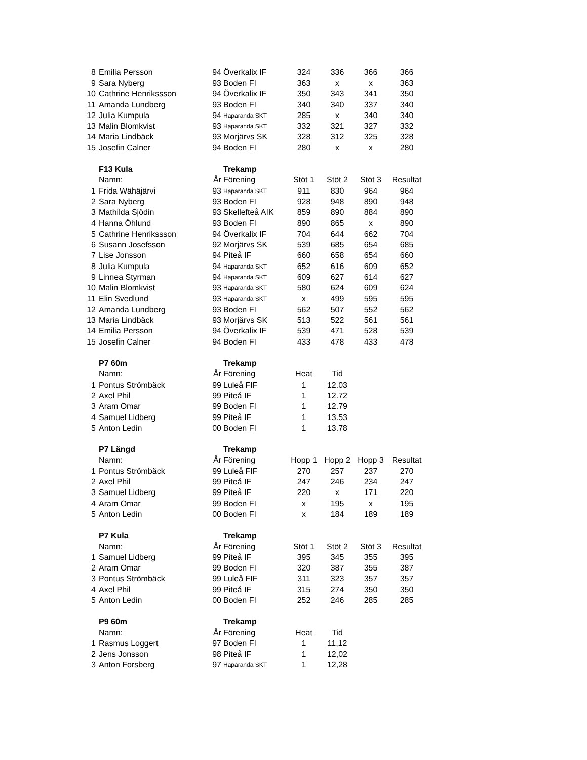| 8 | Emilia Persson | 94 | Överkalix IF | 324 | 336 | 366 | 366 |
| 9 | Sara Nyberg | 93 | Boden FI | 363 | x | x | 363 |
| 10 | Cathrine Henrikssson | 94 | Överkalix IF | 350 | 343 | 341 | 350 |
| 11 | Amanda Lundberg | 93 | Boden FI | 340 | 340 | 337 | 340 |
| 12 | Julia Kumpula | 94 | Haparanda SKT | 285 | x | 340 | 340 |
| 13 | Malin Blomkvist | 93 | Haparanda SKT | 332 | 321 | 327 | 332 |
| 14 | Maria Lindbäck | 93 | Morjärvs SK | 328 | 312 | 325 | 328 |
| 15 | Josefin Calner | 94 | Boden FI | 280 | x | x | 280 |
| | F13 Kula | | Trekamp | | | | |
| | Namn: | År | Förening | Stöt 1 | Stöt 2 | Stöt 3 | Resultat |
| 1 | Frida Wähäjärvi | 93 | Haparanda SKT | 911 | 830 | 964 | 964 |
| 2 | Sara Nyberg | 93 | Boden FI | 928 | 948 | 890 | 948 |
| 3 | Mathilda Sjödin | 93 | Skellefteå AIK | 859 | 890 | 884 | 890 |
| 4 | Hanna Öhlund | 93 | Boden FI | 890 | 865 | x | 890 |
| 5 | Cathrine Henrikssson | 94 | Överkalix IF | 704 | 644 | 662 | 704 |
| 6 | Susann Josefsson | 92 | Morjärvs SK | 539 | 685 | 654 | 685 |
| 7 | Lise Jonsson | 94 | Piteå IF | 660 | 658 | 654 | 660 |
| 8 | Julia Kumpula | 94 | Haparanda SKT | 652 | 616 | 609 | 652 |
| 9 | Linnea Styrman | 94 | Haparanda SKT | 609 | 627 | 614 | 627 |
| 10 | Malin Blomkvist | 93 | Haparanda SKT | 580 | 624 | 609 | 624 |
| 11 | Elin Svedlund | 93 | Haparanda SKT | x | 499 | 595 | 595 |
| 12 | Amanda Lundberg | 93 | Boden FI | 562 | 507 | 552 | 562 |
| 13 | Maria Lindbäck | 93 | Morjärvs SK | 513 | 522 | 561 | 561 |
| 14 | Emilia Persson | 94 | Överkalix IF | 539 | 471 | 528 | 539 |
| 15 | Josefin Calner | 94 | Boden FI | 433 | 478 | 433 | 478 |
| | P7 60m | | Trekamp | | | | |
| | Namn: | År | Förening | Heat | Tid | | |
| 1 | Pontus Strömbäck | 99 | Luleå FIF | 1 | 12.03 | | |
| 2 | Axel Phil | 99 | Piteå IF | 1 | 12.72 | | |
| 3 | Aram Omar | 99 | Boden FI | 1 | 12.79 | | |
| 4 | Samuel Lidberg | 99 | Piteå IF | 1 | 13.53 | | |
| 5 | Anton Ledin | 00 | Boden FI | 1 | 13.78 | | |
| | P7 Längd | | Trekamp | | | | |
| | Namn: | År | Förening | Hopp 1 | Hopp 2 | Hopp 3 | Resultat |
| 1 | Pontus Strömbäck | 99 | Luleå FIF | 270 | 257 | 237 | 270 |
| 2 | Axel Phil | 99 | Piteå IF | 247 | 246 | 234 | 247 |
| 3 | Samuel Lidberg | 99 | Piteå IF | 220 | x | 171 | 220 |
| 4 | Aram Omar | 99 | Boden FI | x | 195 | x | 195 |
| 5 | Anton Ledin | 00 | Boden FI | x | 184 | 189 | 189 |
| | P7 Kula | | Trekamp | | | | |
| | Namn: | År | Förening | Stöt 1 | Stöt 2 | Stöt 3 | Resultat |
| 1 | Samuel Lidberg | 99 | Piteå IF | 395 | 345 | 355 | 395 |
| 2 | Aram Omar | 99 | Boden FI | 320 | 387 | 355 | 387 |
| 3 | Pontus Strömbäck | 99 | Luleå FIF | 311 | 323 | 357 | 357 |
| 4 | Axel Phil | 99 | Piteå IF | 315 | 274 | 350 | 350 |
| 5 | Anton Ledin | 00 | Boden FI | 252 | 246 | 285 | 285 |
| | P9 60m | | Trekamp | | | | |
| | Namn: | År | Förening | Heat | Tid | | |
| 1 | Rasmus Loggert | 97 | Boden FI | 1 | 11,12 | | |
| 2 | Jens Jonsson | 98 | Piteå IF | 1 | 12,02 | | |
| 3 | Anton Forsberg | 97 | Haparanda SKT | 1 | 12,28 | | |